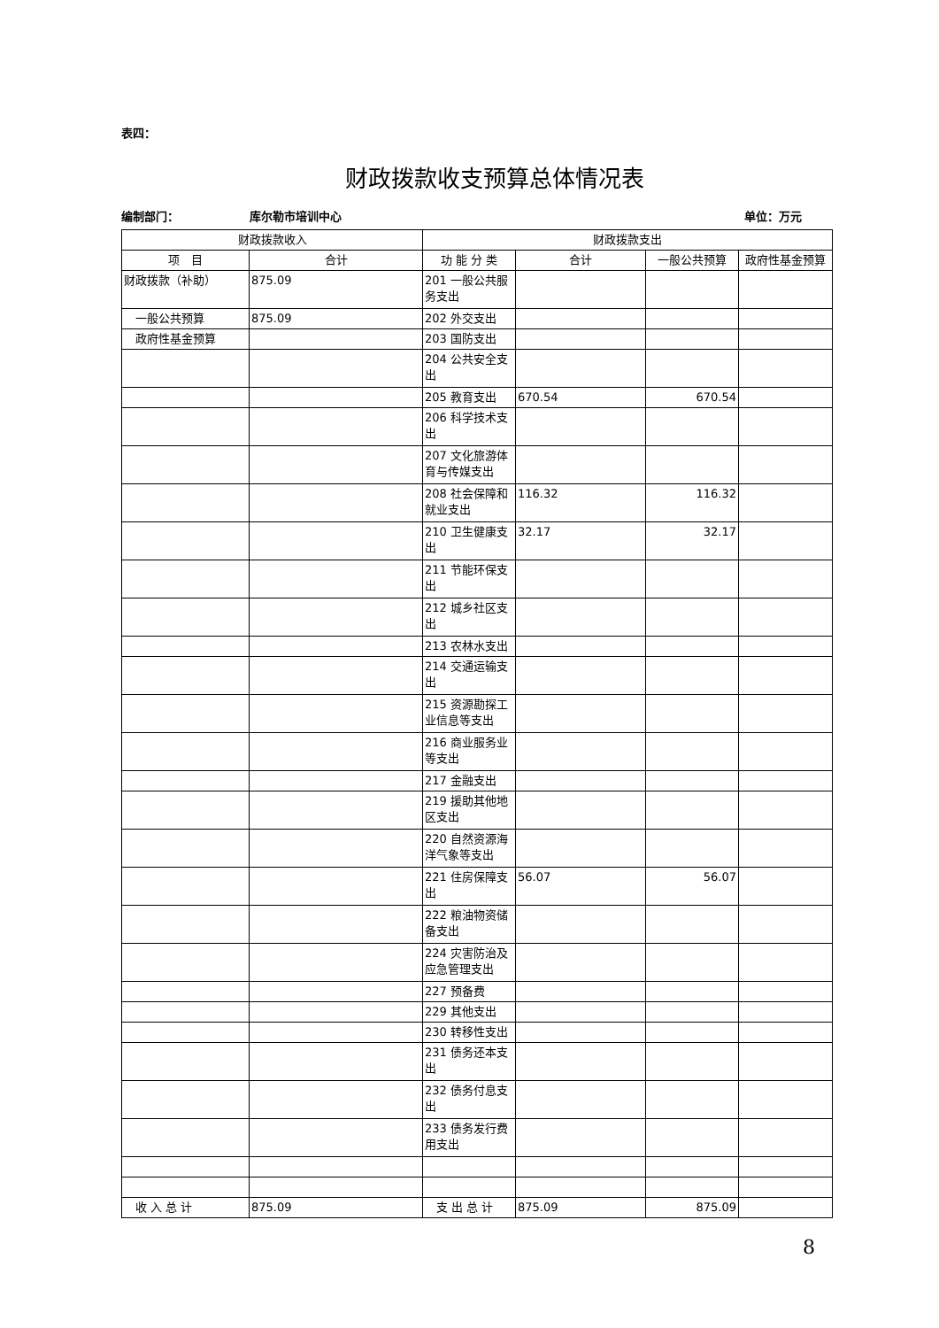表四：
财政拨款收支预算总体情况表
编制部门： 库尔勒市培训中心 单位：万元
| 财政拨款收入 | | 财政拨款支出 | | | |
| --- | --- | --- | --- | --- | --- |
| 项 目 | 合计 | 功 能 分 类 | 合计 | 一般公共预算 | 政府性基金预算 |
| 财政拨款（补助） | 875.09 | 201 一般公共服务支出 | | | |
| 一般公共预算 | 875.09 | 202 外交支出 | | | |
| 政府性基金预算 | | 203 国防支出 | | | |
| | | 204 公共安全支出 | | | |
| | | 205 教育支出 | 670.54 | 670.54 | |
| | | 206 科学技术支出 | | | |
| | | 207 文化旅游体育与传媒支出 | | | |
| | | 208 社会保障和就业支出 | 116.32 | 116.32 | |
| | | 210 卫生健康支出 | 32.17 | 32.17 | |
| | | 211 节能环保支出 | | | |
| | | 212 城乡社区支出 | | | |
| | | 213 农林水支出 | | | |
| | | 214 交通运输支出 | | | |
| | | 215 资源勘探工业信息等支出 | | | |
| | | 216 商业服务业等支出 | | | |
| | | 217 金融支出 | | | |
| | | 219 援助其他地区支出 | | | |
| | | 220 自然资源海洋气象等支出 | | | |
| | | 221 住房保障支出 | 56.07 | 56.07 | |
| | | 222 粮油物资储备支出 | | | |
| | | 224 灾害防治及应急管理支出 | | | |
| | | 227 预备费 | | | |
| | | 229 其他支出 | | | |
| | | 230 转移性支出 | | | |
| | | 231 债务还本支出 | | | |
| | | 232 债务付息支出 | | | |
| | | 233 债务发行费用支出 | | | |
| 收 入 总 计 | 875.09 | 支 出 总 计 | 875.09 | 875.09 | |
8